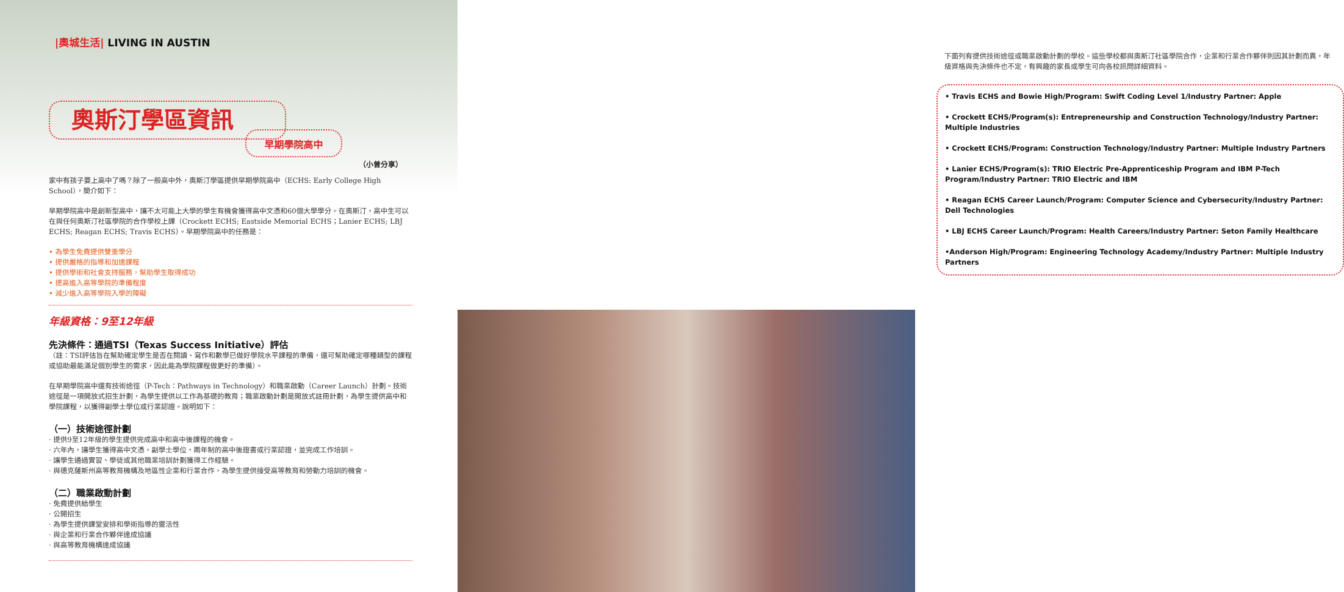|奧城生活| LIVING IN AUSTIN
奧斯汀學區資訊
早期學院高中
（小曾分享）
家中有孩子要上高中了嗎？除了一般高中外，奧斯汀學區提供早期學院高中（ECHS: Early College High School），簡介如下：
早期學院高中是創新型高中，讓不太可能上大學的學生有機會獲得高中文憑和60個大學學分。在奧斯汀，高中生可以在與任何奧斯汀社區學院的合作學校上課（Crockett ECHS; Eastside Memorial ECHS；Lanier ECHS; LBJ ECHS; Reagan ECHS; Travis ECHS）。早期學院高中的任務是：
• 為學生免費提供雙重學分
• 提供嚴格的指導和加速課程
• 提供學術和社會支持服務，幫助學生取得成功
• 提高進入高等學院的準備程度
• 減少進入高等學院入學的障礙
年級資格：9至12年級
先決條件：通過TSI（Texas Success Initiative）評估
（註：TSI評估旨在幫助確定學生是否在閱讀、寫作和數學已做好學院水平課程的準備，還可幫助確定哪種類型的課程或協助最能滿足個別學生的需求，因此能為學院課程做更好的準備）。
在早期學院高中還有技術途徑（P-Tech：Pathways in Technology）和職業啟動（Career Launch）計劃。技術途徑是一項開放式招生計劃，為學生提供以工作為基礎的教育；職業啟動計劃是開放式註冊計劃，為學生提供高中和學院課程，以獲得副學士學位或行業認證。說明如下：
（一）技術途徑計劃
· 提供9至12年級的學生提供完成高中和高中後課程的機會。
· 六年內，讓學生獲得高中文憑，副學士學位，兩年制的高中後證書或行業認證，並完成工作培訓。
· 讓學生通過實習、學徒或其他職業培訓計劃獲得工作經驗。
· 與德克薩斯州高等教育機構及地區性企業和行業合作，為學生提供接受高等教育和勞動力培訓的機會。
（二）職業啟動計劃
· 免費提供給學生
· 公開招生
· 為學生提供課堂安排和學術指導的靈活性
· 與企業和行業合作夥伴達成協議
· 與高等教育機構達成協議
下面列有提供技術途徑或職業啟動計劃的學校。這些學校都與奧斯汀社區學院合作，企業和行業合作夥伴則因其計劃而異，年級資格與先決條件也不定，有興趣的家長或學生可向各校訊問詳細資料。
• Travis ECHS and Bowie High/Program: Swift Coding Level 1/Industry Partner: Apple
• Crockett ECHS/Program(s): Entrepreneurship and Construction Technology/Industry Partner: Multiple Industries
• Crockett ECHS/Program: Construction Technology/Industry Partner: Multiple Industry Partners
• Lanier ECHS/Program(s): TRIO Electric Pre-Apprenticeship Program and IBM P-Tech Program/Industry Partner: TRIO Electric and IBM
• Reagan ECHS Career Launch/Program: Computer Science and Cybersecurity/Industry Partner: Dell Technologies
• LBJ ECHS Career Launch/Program: Health Careers/Industry Partner: Seton Family Healthcare
•Anderson High/Program: Engineering Technology Academy/Industry Partner: Multiple Industry Partners